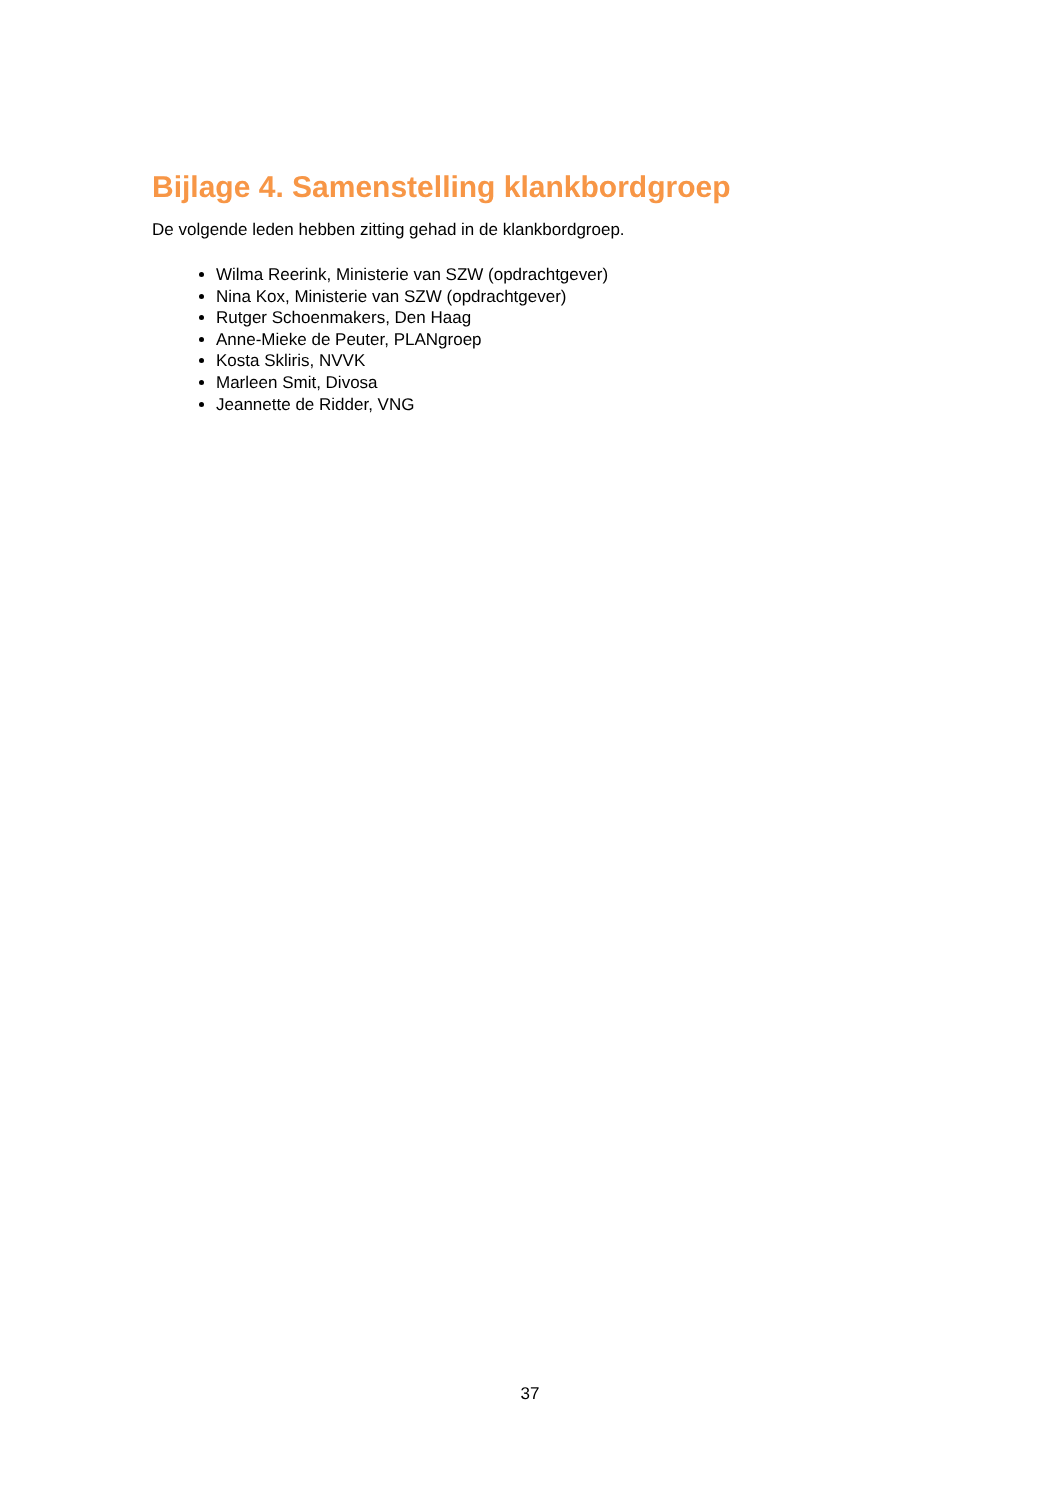Bijlage 4. Samenstelling klankbordgroep
De volgende leden hebben zitting gehad in de klankbordgroep.
Wilma Reerink, Ministerie van SZW (opdrachtgever)
Nina Kox, Ministerie van SZW (opdrachtgever)
Rutger Schoenmakers, Den Haag
Anne-Mieke de Peuter, PLANgroep
Kosta Skliris, NVVK
Marleen Smit, Divosa
Jeannette de Ridder, VNG
37